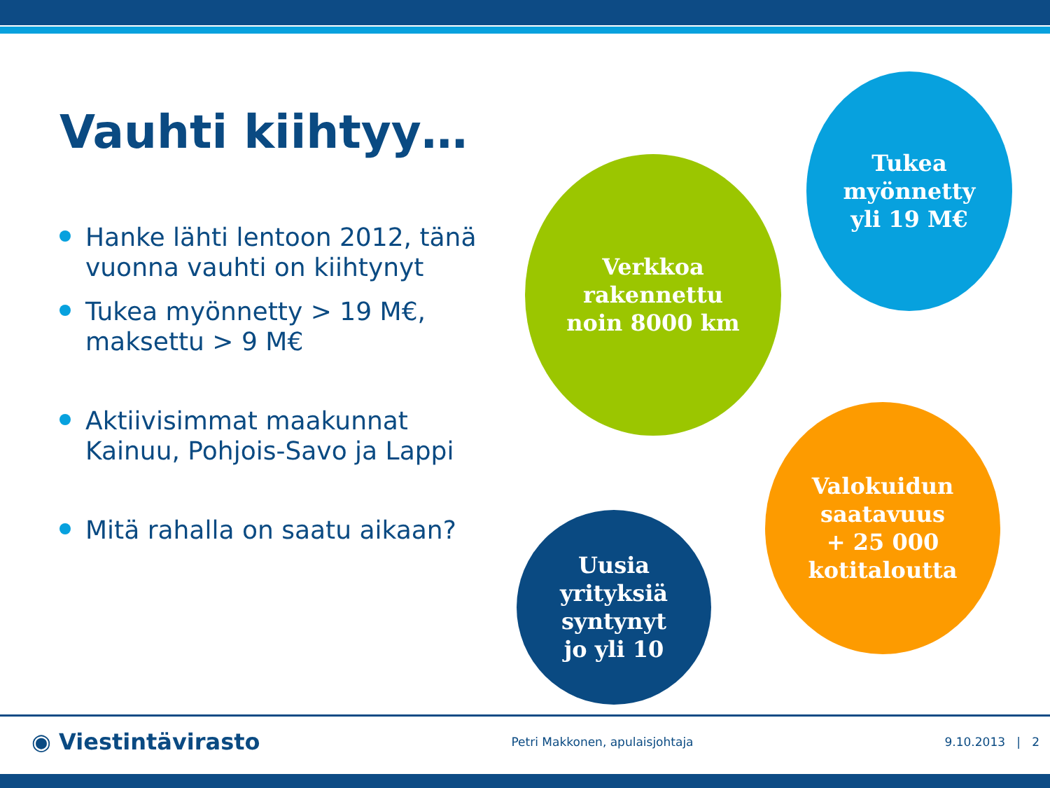Vauhti kiihtyy…
Hanke lähti lentoon 2012, tänä vuonna vauhti on kiihtynyt
Tukea myönnetty > 19 M€, maksettu > 9 M€
Aktiivisimmat maakunnat Kainuu, Pohjois-Savo ja Lappi
Mitä rahalla on saatu aikaan?
Tukea
myönnetty
yli 19 M€
Verkkoa
rakennettu
noin 8000 km
Valokuidun
saatavuus
+ 25 000
kotitaloutta
Uusia
yrityksiä
syntynyt
jo yli 10
◉ Viestintävirasto Petri Makkonen, apulaisjohtaja 9.10.2013 | 2